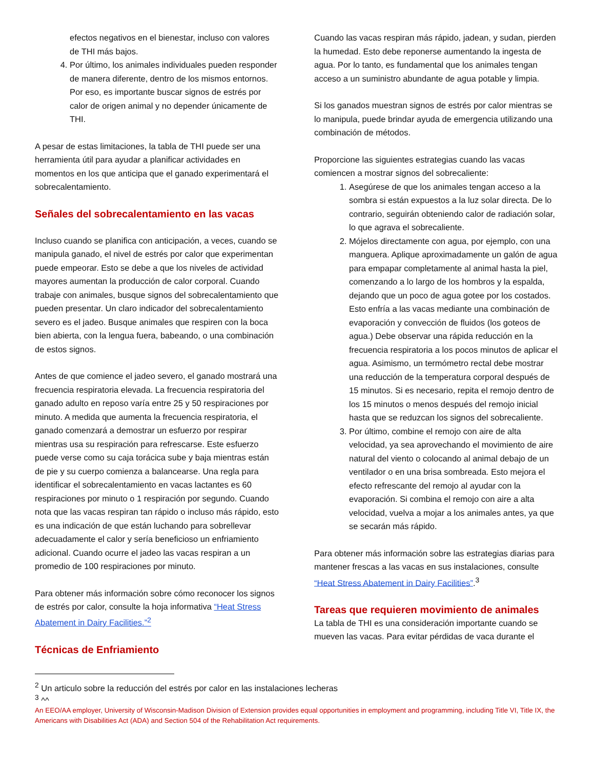efectos negativos en el bienestar, incluso con valores de THI más bajos.
4. Por último, los animales individuales pueden responder de manera diferente, dentro de los mismos entornos. Por eso, es importante buscar signos de estrés por calor de origen animal y no depender únicamente de THI.
A pesar de estas limitaciones, la tabla de THI puede ser una herramienta útil para ayudar a planificar actividades en momentos en los que anticipa que el ganado experimentará el sobrecalentamiento.
Señales del sobrecalentamiento en las vacas
Incluso cuando se planifica con anticipación, a veces, cuando se manipula ganado, el nivel de estrés por calor que experimentan puede empeorar. Esto se debe a que los niveles de actividad mayores aumentan la producción de calor corporal. Cuando trabaje con animales, busque signos del sobrecalentamiento que pueden presentar. Un claro indicador del sobrecalentamiento severo es el jadeo. Busque animales que respiren con la boca bien abierta, con la lengua fuera, babeando, o una combinación de estos signos.
Antes de que comience el jadeo severo, el ganado mostrará una frecuencia respiratoria elevada. La frecuencia respiratoria del ganado adulto en reposo varía entre 25 y 50 respiraciones por minuto. A medida que aumenta la frecuencia respiratoria, el ganado comenzará a demostrar un esfuerzo por respirar mientras usa su respiración para refrescarse. Este esfuerzo puede verse como su caja torácica sube y baja mientras están de pie y su cuerpo comienza a balancearse. Una regla para identificar el sobrecalentamiento en vacas lactantes es 60 respiraciones por minuto o 1 respiración por segundo. Cuando nota que las vacas respiran tan rápido o incluso más rápido, esto es una indicación de que están luchando para sobrellevar adecuadamente el calor y sería beneficioso un enfriamiento adicional. Cuando ocurre el jadeo las vacas respiran a un promedio de 100 respiraciones por minuto.
Para obtener más información sobre cómo reconocer los signos de estrés por calor, consulte la hoja informativa “Heat Stress Abatement in Dairy Facilities.”<sup>2</sup>
Técnicas de Enfriamiento
Cuando las vacas respiran más rápido, jadean, y sudan, pierden la humedad. Esto debe reponerse aumentando la ingesta de agua. Por lo tanto, es fundamental que los animales tengan acceso a un suministro abundante de agua potable y limpia.
Si los ganados muestran signos de estrés por calor mientras se lo manipula, puede brindar ayuda de emergencia utilizando una combinación de métodos.
Proporcione las siguientes estrategias cuando las vacas comiencen a mostrar signos del sobrecaliente:
1. Asegúrese de que los animales tengan acceso a la sombra si están expuestos a la luz solar directa. De lo contrario, seguirán obteniendo calor de radiación solar, lo que agrava el sobrecaliente.
2. Mójelos directamente con agua, por ejemplo, con una manguera. Aplique aproximadamente un galón de agua para empapar completamente al animal hasta la piel, comenzando a lo largo de los hombros y la espalda, dejando que un poco de agua gotee por los costados. Esto enfría a las vacas mediante una combinación de evaporación y convección de fluidos (los goteos de agua.) Debe observar una rápida reducción en la frecuencia respiratoria a los pocos minutos de aplicar el agua. Asimismo, un termómetro rectal debe mostrar una reducción de la temperatura corporal después de 15 minutos. Si es necesario, repita el remojo dentro de los 15 minutos o menos después del remojo inicial hasta que se reduzcan los signos del sobrecaliente.
3. Por último, combine el remojo con aire de alta velocidad, ya sea aprovechando el movimiento de aire natural del viento o colocando al animal debajo de un ventilador o en una brisa sombreada. Esto mejora el efecto refrescante del remojo al ayudar con la evaporación. Si combina el remojo con aire a alta velocidad, vuelva a mojar a los animales antes, ya que se secarán más rápido.
Para obtener más información sobre las estrategias diarias para mantener frescas a las vacas en sus instalaciones, consulte “Heat Stress Abatement in Dairy Facilities”.<sup>3</sup>
Tareas que requieren movimiento de animales
La tabla de THI es una consideración importante cuando se mueven las vacas. Para evitar pérdidas de vaca durante el
<sup>2</sup> Un articulo sobre la reducción del estrés por calor en las instalaciones lecheras
<sup>3</sup> ^^
An EEO/AA employer, University of Wisconsin-Madison Division of Extension provides equal opportunities in employment and programming, including Title VI, Title IX, the Americans with Disabilities Act (ADA) and Section 504 of the Rehabilitation Act requirements.